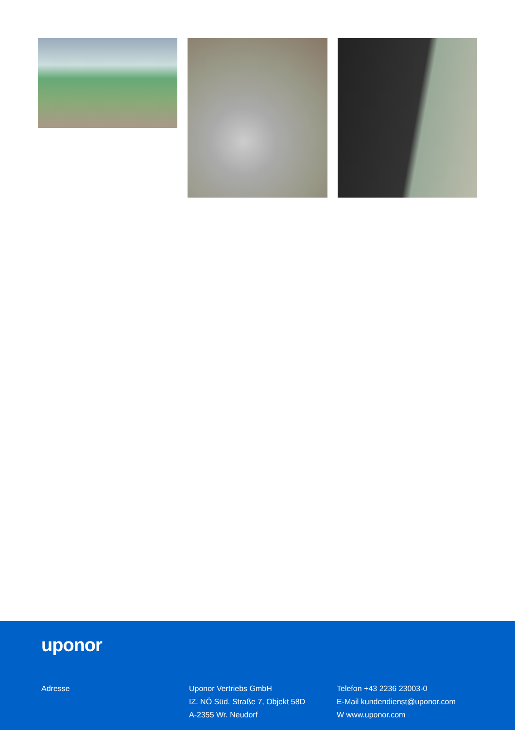uponor
Adresse Uponor Vertriebs GmbH
IZ. NÖ Süd, Straße 7, Objekt 58D
A-2355 Wr. Neudorf
Telefon +43 2236 23003-0
E-Mail kundendienst@uponor.com
W www.uponor.com